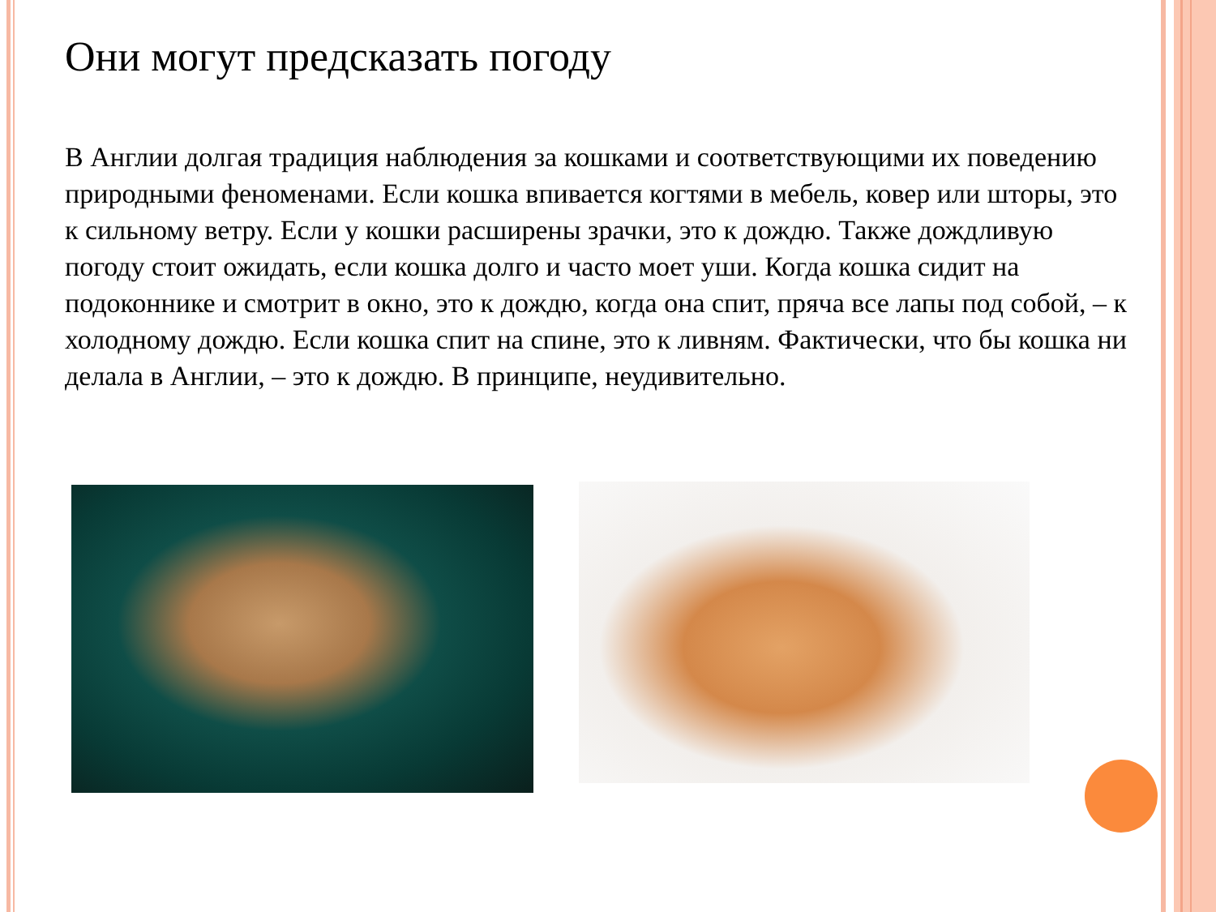Они могут предсказать погоду
В Англии долгая традиция наблюдения за кошками и соответствующими их поведению природными феноменами. Если кошка впивается когтями в мебель, ковер или шторы, это к сильному ветру. Если у кошки расширены зрачки, это к дождю. Также дождливую погоду стоит ожидать, если кошка долго и часто моет уши. Когда кошка сидит на подоконнике и смотрит в окно, это к дождю, когда она спит, пряча все лапы под собой, – к холодному дождю. Если кошка спит на спине, это к ливням. Фактически, что бы кошка ни делала в Англии, – это к дождю. В принципе, неудивительно.